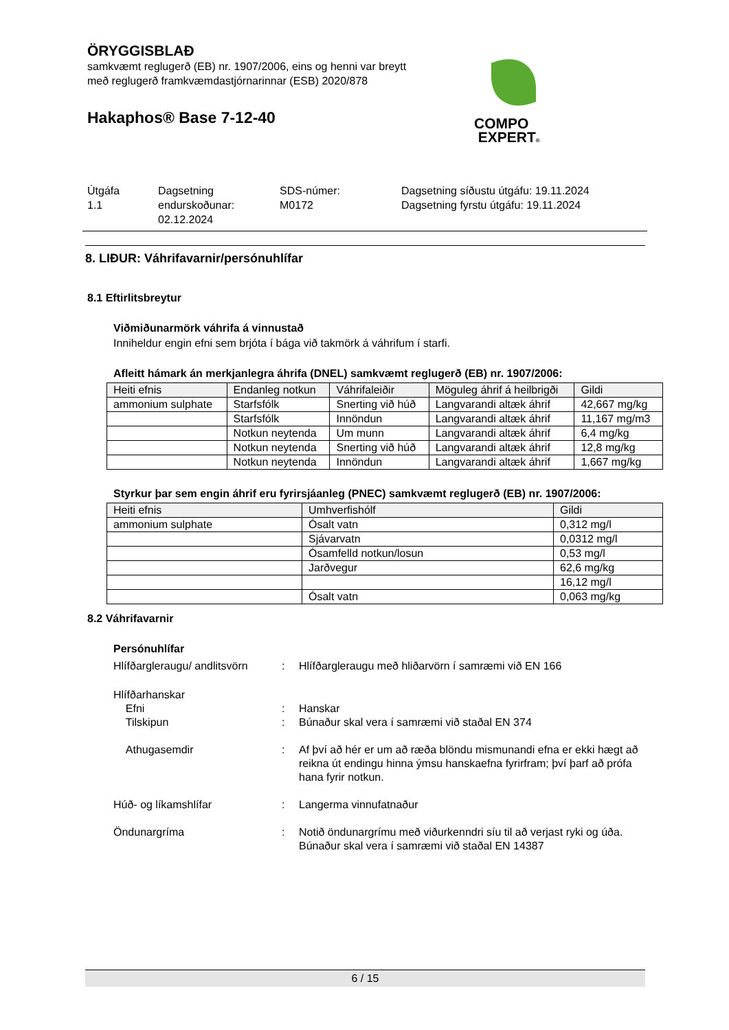ÖRYGGISBLAÐ
samkvæmt reglugerð (EB) nr. 1907/2006, eins og henni var breytt
með reglugerð framkvæmdastjórnarinnar (ESB) 2020/878
Hakaphos® Base 7-12-40
COMPO
EXPERT®
Útgáfa
1.1
Dagsetning
endurskoðunar:
02.12.2024
SDS-númer:
M0172
Dagsetning síðustu útgáfu: 19.11.2024
Dagsetning fyrstu útgáfu: 19.11.2024
8. LIÐUR: Váhrifavarnir/persónuhlífar
8.1 Eftirlitsbreytur
Viðmiðunarmörk váhrifa á vinnustað
Inniheldur engin efni sem brjóta í bága við takmörk á váhrifum í starfi.
Afleitt hámark án merkjanlegra áhrifa (DNEL) samkvæmt reglugerð (EB) nr. 1907/2006:
| Heiti efnis | Endanleg notkun | Váhrifaleiðir | Möguleg áhrif á heilbrigði | Gildi |
| --- | --- | --- | --- | --- |
| ammonium sulphate | Starfsfólk | Snerting við húð | Langvarandi altæk áhrif | 42,667 mg/kg |
| | Starfsfólk | Innöndun | Langvarandi altæk áhrif | 11,167 mg/m3 |
| | Notkun neytenda | Um munn | Langvarandi altæk áhrif | 6,4 mg/kg |
| | Notkun neytenda | Snerting við húð | Langvarandi altæk áhrif | 12,8 mg/kg |
| | Notkun neytenda | Innöndun | Langvarandi altæk áhrif | 1,667 mg/kg |
Styrkur þar sem engin áhrif eru fyrirsjáanleg (PNEC) samkvæmt reglugerð (EB) nr. 1907/2006:
| Heiti efnis | Umhverfishólf | Gildi |
| --- | --- | --- |
| ammonium sulphate | Ósalt vatn | 0,312 mg/l |
| | Sjávarvatn | 0,0312 mg/l |
| | Ósamfelld notkun/losun | 0,53 mg/l |
| | Jarðvegur | 62,6 mg/kg |
| | | 16,12 mg/l |
| | Ósalt vatn | 0,063 mg/kg |
8.2 Váhrifavarnir
Persónuhlífar
Hlífðargleraugu/ andlitsvörn
: Hlífðargleraugu með hliðarvörn í samræmi við EN 166
Hlífðarhanskar
Efni : Hanskar
Tilskipun : Búnaður skal vera í samræmi við staðal EN 374
Athugasemdir : Af því að hér er um að ræða blöndu mismunandi efna er ekki hægt að reikna út endingu hinna ýmsu hanskaefna fyrirfram; því þarf að prófa hana fyrir notkun.
Húð- og líkamshlífar : Langerma vinnufatnaður
Öndunargríma : Notið öndunargrímu með viðurkenndri síu til að verjast ryki og úða.
Búnaður skal vera í samræmi við staðal EN 14387
6 / 15